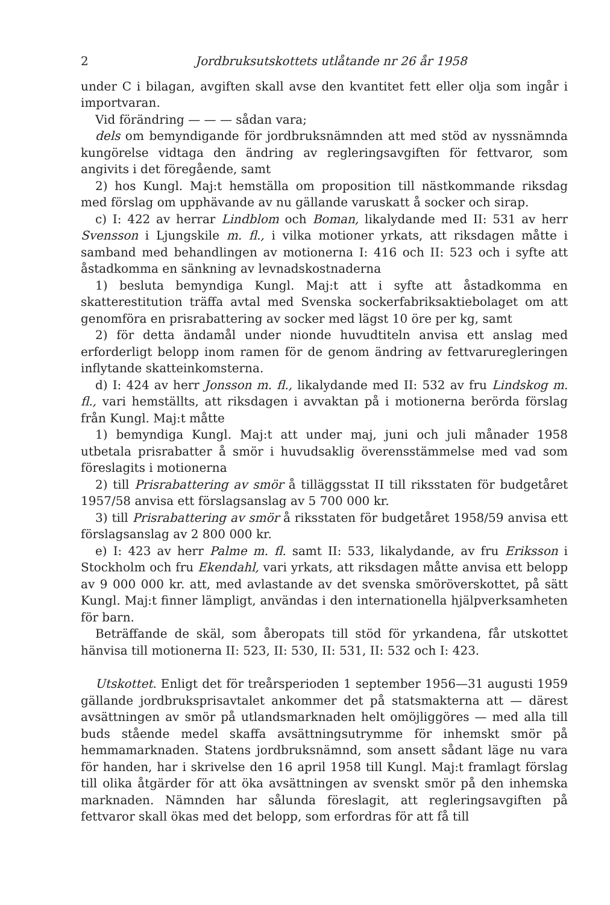2 Jordbruksutskottets utlåtande nr 26 år 1958
under C i bilagan, avgiften skall avse den kvantitet fett eller olja som ingår i importvaran.
Vid förändring — — — sådan vara;
dels om bemyndigande för jordbruksnämnden att med stöd av nyssnämnda kungörelse vidtaga den ändring av regleringsavgiften för fettvaror, som angivits i det föregående, samt
2) hos Kungl. Maj:t hemställa om proposition till nästkommande riksdag med förslag om upphävande av nu gällande varuskatt å socker och sirap.
c) I: 422 av herrar Lindblom och Boman, likalydande med II: 531 av herr Svensson i Ljungskile m. fl., i vilka motioner yrkats, att riksdagen måtte i samband med behandlingen av motionerna I: 416 och II: 523 och i syfte att åstadkomma en sänkning av levnadskostnaderna
1) besluta bemyndiga Kungl. Maj:t att i syfte att åstadkomma en skatterestitution träffa avtal med Svenska sockerfabriksaktiebolaget om att genomföra en prisrabattering av socker med lägst 10 öre per kg, samt
2) för detta ändamål under nionde huvudtiteln anvisa ett anslag med erforderligt belopp inom ramen för de genom ändring av fettvaruregleringen inflytande skatteinkomsterna.
d) I: 424 av herr Jonsson m. fl., likalydande med II: 532 av fru Lindskog m. fl., vari hemställts, att riksdagen i avvaktan på i motionerna berörda förslag från Kungl. Maj:t måtte
1) bemyndiga Kungl. Maj:t att under maj, juni och juli månader 1958 utbetala prisrabatter å smör i huvudsaklig överensstämmelse med vad som föreslagits i motionerna
2) till Prisrabattering av smör å tilläggsstat II till riksstaten för budgetåret 1957/58 anvisa ett förslagsanslag av 5 700 000 kr.
3) till Prisrabattering av smör å riksstaten för budgetåret 1958/59 anvisa ett förslagsanslag av 2 800 000 kr.
e) I: 423 av herr Palme m. fl. samt II: 533, likalydande, av fru Eriksson i Stockholm och fru Ekendahl, vari yrkats, att riksdagen måtte anvisa ett belopp av 9 000 000 kr. att, med avlastande av det svenska smöröverskottet, på sätt Kungl. Maj:t finner lämpligt, användas i den internationella hjälpverksamheten för barn.
Beträffande de skäl, som åberopats till stöd för yrkandena, får utskottet hänvisa till motionerna II: 523, II: 530, II: 531, II: 532 och I: 423.
Utskottet. Enligt det för treårsperioden 1 september 1956—31 augusti 1959 gällande jordbruksprisavtalet ankommer det på statsmakterna att — därest avsättningen av smör på utlandsmarknaden helt omöjliggöres — med alla till buds stående medel skaffa avsättningsutrymme för inhemskt smör på hemmamarknaden. Statens jordbruksnämnd, som ansett sådant läge nu vara för handen, har i skrivelse den 16 april 1958 till Kungl. Maj:t framlagt förslag till olika åtgärder för att öka avsättningen av svenskt smör på den inhemska marknaden. Nämnden har sålunda föreslagit, att regleringsavgiften på fettvaror skall ökas med det belopp, som erfordras för att få till